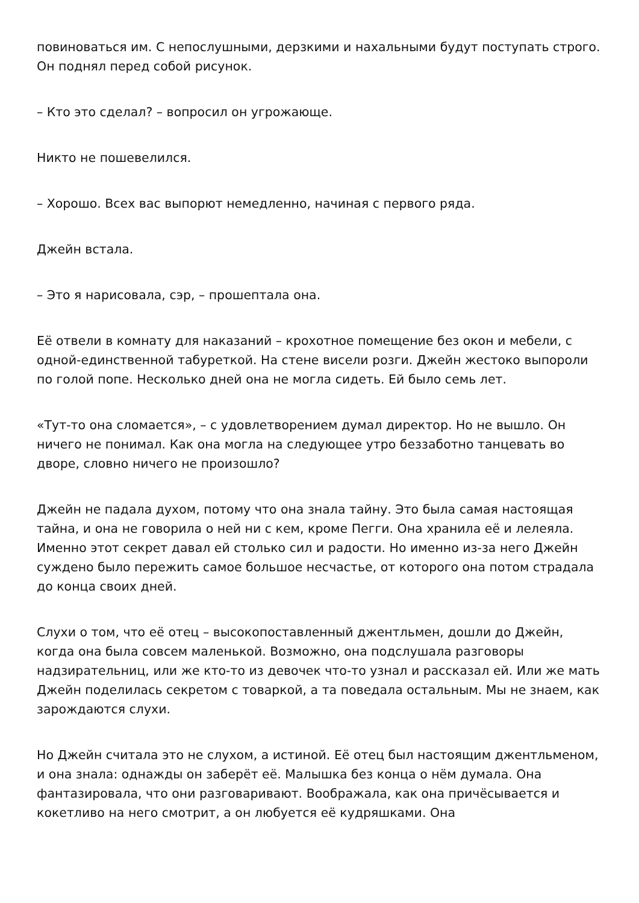повиноваться им. С непослушными, дерзкими и нахальными будут поступать строго. Он поднял перед собой рисунок.
– Кто это сделал? – вопросил он угрожающе.
Никто не пошевелился.
– Хорошо. Всех вас выпорют немедленно, начиная с первого ряда.
Джейн встала.
– Это я нарисовала, сэр, – прошептала она.
Её отвели в комнату для наказаний – крохотное помещение без окон и мебели, с одной-единственной табуреткой. На стене висели розги. Джейн жестоко выпороли по голой попе. Несколько дней она не могла сидеть. Ей было семь лет.
«Тут-то она сломается», – с удовлетворением думал директор. Но не вышло. Он ничего не понимал. Как она могла на следующее утро беззаботно танцевать во дворе, словно ничего не произошло?
Джейн не падала духом, потому что она знала тайну. Это была самая настоящая тайна, и она не говорила о ней ни с кем, кроме Пегги. Она хранила её и лелеяла. Именно этот секрет давал ей столько сил и радости. Но именно из-за него Джейн суждено было пережить самое большое несчастье, от которого она потом страдала до конца своих дней.
Слухи о том, что её отец – высокопоставленный джентльмен, дошли до Джейн, когда она была совсем маленькой. Возможно, она подслушала разговоры надзирательниц, или же кто-то из девочек что-то узнал и рассказал ей. Или же мать Джейн поделилась секретом с товаркой, а та поведала остальным. Мы не знаем, как зарождаются слухи.
Но Джейн считала это не слухом, а истиной. Её отец был настоящим джентльменом, и она знала: однажды он заберёт её. Малышка без конца о нём думала. Она фантазировала, что они разговаривают. Воображала, как она причёсывается и кокетливо на него смотрит, а он любуется её кудряшками. Она